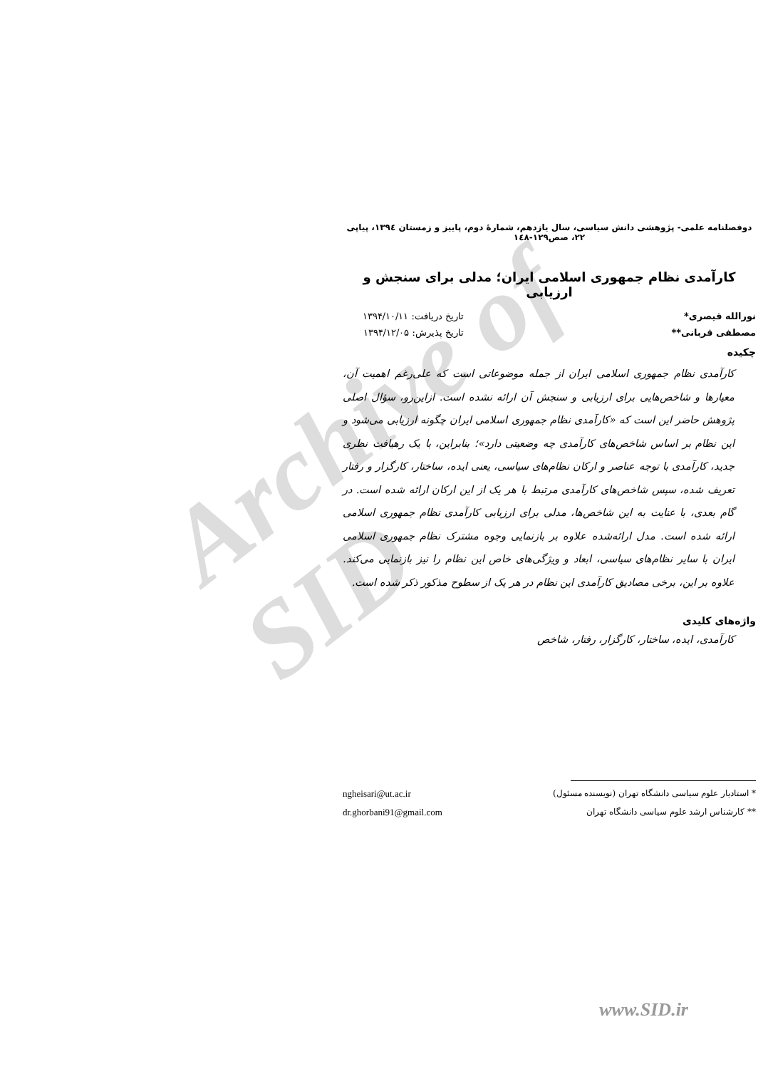Archive of SID
دوفصلنامه علمی- پژوهشی دانش سیاسی، سال یازدهم، شمارۀ دوم، پاییز و زمستان ۱۳۹٤، پیاپی ۲۲، صص۱۲۹-۱٤۸
کارآمدی نظام جمهوری اسلامی ایران؛ مدلی برای سنجش و ارزیابی
نورالله قیصری* تاریخ دریافت: ۱۳۹۴/۱۰/۱۱
مصطفی قربانی** تاریخ پذیرش: ۱۳۹۴/۱۲/۰۵
چکیده
کارآمدی نظام جمهوری اسلامی ایران از جمله موضوعاتی است که علی‌رغم اهمیت آن، معیارها و شاخص‌هایی برای ارزیابی و سنجش آن ارائه نشده است. ازاین‌رو، سؤال اصلی پژوهش حاضر این است که «کارآمدی نظام جمهوری اسلامی ایران چگونه ارزیابی می‌شود و این نظام بر اساس شاخص‌های کارآمدی چه وضعیتی دارد»؛ بنابراین، با یک رهیافت نظری جدید، کارآمدی با توجه عناصر و ارکان نظام‌های سیاسی، یعنی ایده، ساختار، کارگزار و رفتار تعریف شده، سپس شاخص‌های کارآمدی مرتبط با هر یک از این ارکان ارائه شده است. در گام بعدی، با عنایت به این شاخص‌ها، مدلی برای ارزیابی کارآمدی نظام جمهوری اسلامی ارائه شده است. مدل ارائه‌شده علاوه بر بازنمایی وجوه مشترک نظام جمهوری اسلامی ایران با سایر نظام‌های سیاسی، ابعاد و ویژگی‌های خاص این نظام را نیز بازنمایی می‌کند. علاوه بر این، برخی مصادیق کارآمدی این نظام در هر یک از سطوح مذکور ذکر شده است.
واژه‌های کلیدی
کارآمدی، ایده، ساختار، کارگزار، رفتار، شاخص
* استادیار علوم سیاسی دانشگاه تهران (نویسنده مسئول) ngheisari@ut.ac.ir
** کارشناس ارشد علوم سیاسی دانشگاه تهران dr.ghorbani91@gmail.com
www.SID.ir